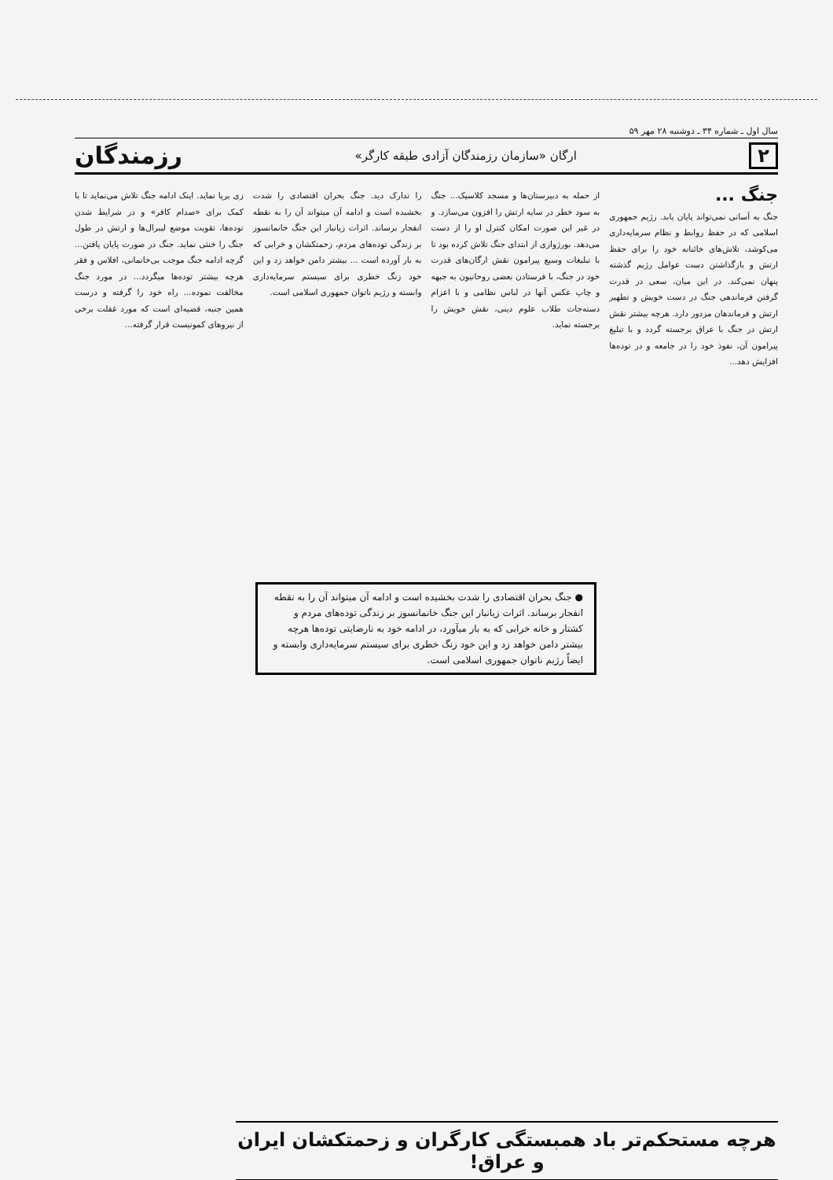سال اول ـ شماره ۳۴ ـ دوشنبه ۲۸ مهر ۵۹
۲ ارگان «سازمان رزمندگان آزادی طبقه کارگر» رزمندگان
جنگ ...
جنگ به آسانی نمی‌تواند پایان یابد. رژیم جمهوری اسلامی که در حفظ روابط و نظام سرمایه‌داری می‌کوشد، تلاش‌های خائنانه خود را برای حفظ ارتش و بازگذاشتن دست عوامل رژیم گذشته پنهان نمی‌کند. در این میان، سعی در قدرت گرفتن فرماندهی جنگ در دست خویش و تطهیر ارتش و فرماندهان مزدور دارد. هرچه بیشتر نقش ارتش در جنگ با عراق برجسته گردد و با تبلیغ پیرامون آن، نفوذ خود را در جامعه و در توده‌ها افزایش دهد...
از حمله به دبیرستان‌ها و مسجد کلاسیک... جنگ به سود خطر در سایه ارتش را افزون می‌سازد. و در غیر این صورت امکان کنترل او را از دست می‌دهد. بورژوازی از ابتدای جنگ تلاش کرده بود تا با تبلیغات وسیع پیرامون نقش ارگان‌های قدرت خود در جنگ، با فرستادن بعضی روحانیون به جبهه و چاپ عکس آنها در لباس نظامی و با اعزام دسته‌جات طلاب علوم دینی، نقش خویش را برجسته نماید.
را تدارک دید. جنگ بحران اقتصادی را شدت بخشیده است و ادامه آن میتواند آن را به نقطه انفجار برساند. اثرات زیانبار این جنگ خانمانسوز بر زندگی توده‌های مردم، زحمتکشان و خرابی که به بار آورده است ... بیشتر دامن خواهد زد و این خود زنگ خطری برای سیستم سرمایه‌داری وابسته و رژیم ناتوان جمهوری اسلامی است.
زی برپا نماید. اینک ادامه جنگ تلاش می‌نماید تا با کمک برای «صدام کافر» و در شرایط شدن توده‌ها، تقویت موضع لیبرال‌ها و ارتش در طول جنگ را خنثی نماید. جنگ در صورت پایان یافتن... گرچه ادامه جنگ موجب بی‌خانمانی، افلاس و فقر هرچه بیشتر توده‌ها میگردد... در مورد جنگ مخالفت نموده... راه خود را گرفته و درست همین جنبه، قضیه‌ای است که مورد غفلت برخی از نیروهای کمونیست قرار گرفته...
● جنگ بحران اقتصادی را شدت بخشیده است و ادامه آن میتواند آن را به نقطه انفجار برساند. اثرات زیانبار این جنگ خانمانسوز بر زندگی توده‌های مردم و کشتار و خانه خرابی که به بار میآورد، در ادامه خود به نارضایتی توده‌ها هرچه بیشتر دامن خواهد زد و این خود زنگ خطری برای سیستم سرمایه‌داری وابسته و ایضاً رژیم ناتوان جمهوری اسلامی است.
هرچه مستحکم‌تر باد همبستگی کارگران و زحمتکشان ایران و عراق!